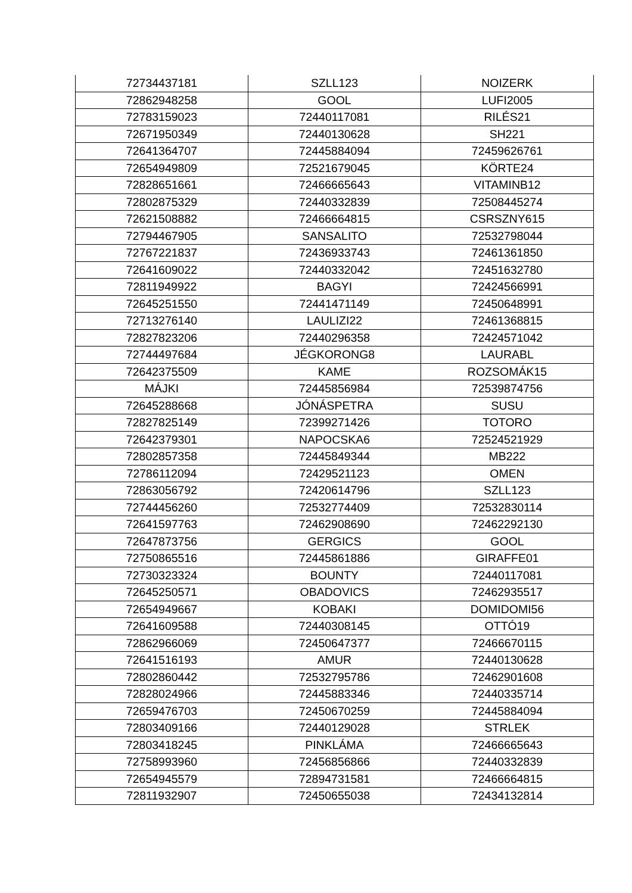| 72734437181 | SZLL123 | NOIZERK |
| 72862948258 | GOOL | LUFI2005 |
| 72783159023 | 72440117081 | RILÉS21 |
| 72671950349 | 72440130628 | SH221 |
| 72641364707 | 72445884094 | 72459626761 |
| 72654949809 | 72521679045 | KÖRTE24 |
| 72828651661 | 72466665643 | VITAMINB12 |
| 72802875329 | 72440332839 | 72508445274 |
| 72621508882 | 72466664815 | CSRSZNY615 |
| 72794467905 | SANSALITO | 72532798044 |
| 72767221837 | 72436933743 | 72461361850 |
| 72641609022 | 72440332042 | 72451632780 |
| 72811949922 | BAGYI | 72424566991 |
| 72645251550 | 72441471149 | 72450648991 |
| 72713276140 | LAULIZI22 | 72461368815 |
| 72827823206 | 72440296358 | 72424571042 |
| 72744497684 | JÉGKORONG8 | LAURABL |
| 72642375509 | KAME | ROZSOMÁK15 |
| MÁJKI | 72445856984 | 72539874756 |
| 72645288668 | JÓNÁSPETRA | SUSU |
| 72827825149 | 72399271426 | TOTORO |
| 72642379301 | NAPOCSKA6 | 72524521929 |
| 72802857358 | 72445849344 | MB222 |
| 72786112094 | 72429521123 | OMEN |
| 72863056792 | 72420614796 | SZLL123 |
| 72744456260 | 72532774409 | 72532830114 |
| 72641597763 | 72462908690 | 72462292130 |
| 72647873756 | GERGICS | GOOL |
| 72750865516 | 72445861886 | GIRAFFE01 |
| 72730323324 | BOUNTY | 72440117081 |
| 72645250571 | OBADOVICS | 72462935517 |
| 72654949667 | KOBAKI | DOMIDOMI56 |
| 72641609588 | 72440308145 | OTTÓ19 |
| 72862966069 | 72450647377 | 72466670115 |
| 72641516193 | AMUR | 72440130628 |
| 72802860442 | 72532795786 | 72462901608 |
| 72828024966 | 72445883346 | 72440335714 |
| 72659476703 | 72450670259 | 72445884094 |
| 72803409166 | 72440129028 | STRLEK |
| 72803418245 | PINKLÁMA | 72466665643 |
| 72758993960 | 72456856866 | 72440332839 |
| 72654945579 | 72894731581 | 72466664815 |
| 72811932907 | 72450655038 | 72434132814 |